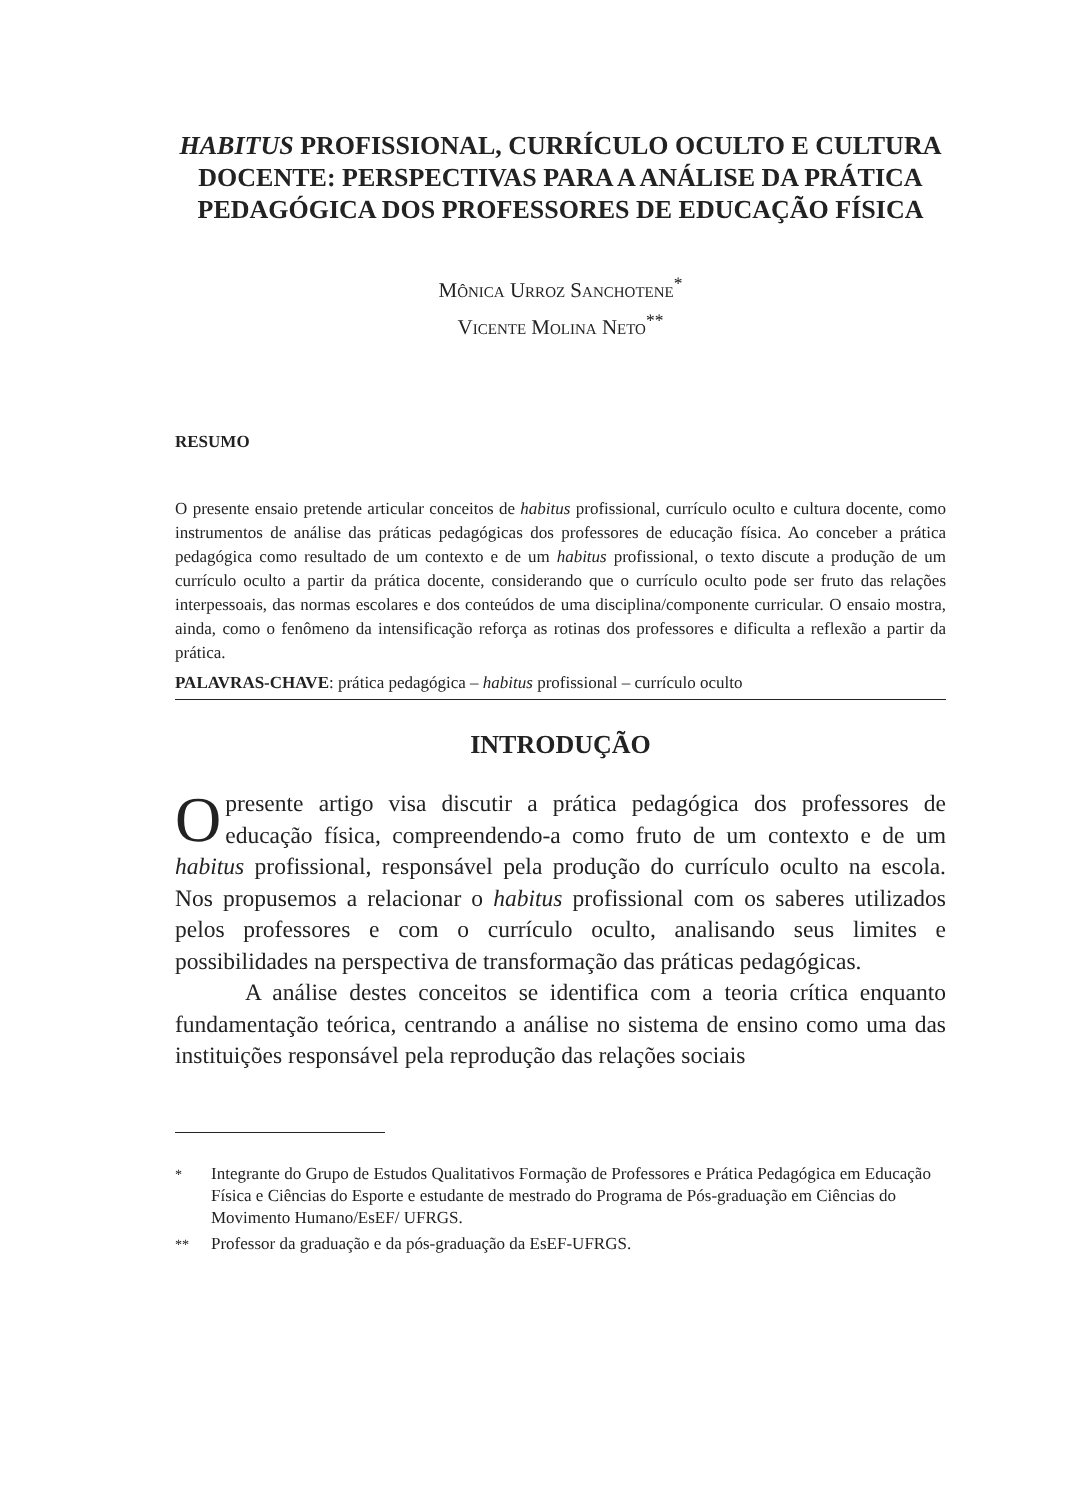HABITUS PROFISSIONAL, CURRÍCULO OCULTO E CULTURA DOCENTE: PERSPECTIVAS PARA A ANÁLISE DA PRÁTICA PEDAGÓGICA DOS PROFESSORES DE EDUCAÇÃO FÍSICA
Mônica Urroz Sanchotene<sup>*</sup>
Vicente Molina Neto<sup>**</sup>
RESUMO
O presente ensaio pretende articular conceitos de habitus profissional, currículo oculto e cultura docente, como instrumentos de análise das práticas pedagógicas dos professores de educação física. Ao conceber a prática pedagógica como resultado de um contexto e de um habitus profissional, o texto discute a produção de um currículo oculto a partir da prática docente, considerando que o currículo oculto pode ser fruto das relações interpessoais, das normas escolares e dos conteúdos de uma disciplina/componente curricular. O ensaio mostra, ainda, como o fenômeno da intensificação reforça as rotinas dos professores e dificulta a reflexão a partir da prática.
PALAVRAS-CHAVE: prática pedagógica – habitus profissional – currículo oculto
INTRODUÇÃO
O presente artigo visa discutir a prática pedagógica dos professores de educação física, compreendendo-a como fruto de um contexto e de um habitus profissional, responsável pela produção do currículo oculto na escola. Nos propusemos a relacionar o habitus profissional com os saberes utilizados pelos professores e com o currículo oculto, analisando seus limites e possibilidades na perspectiva de transformação das práticas pedagógicas.
A análise destes conceitos se identifica com a teoria crítica enquanto fundamentação teórica, centrando a análise no sistema de ensino como uma das instituições responsável pela reprodução das relações sociais
<sup>*</sup> Integrante do Grupo de Estudos Qualitativos Formação de Professores e Prática Pedagógica em Educação Física e Ciências do Esporte e estudante de mestrado do Programa de Pós-graduação em Ciências do Movimento Humano/EsEF/ UFRGS.
<sup>**</sup> Professor da graduação e da pós-graduação da EsEF-UFRGS.